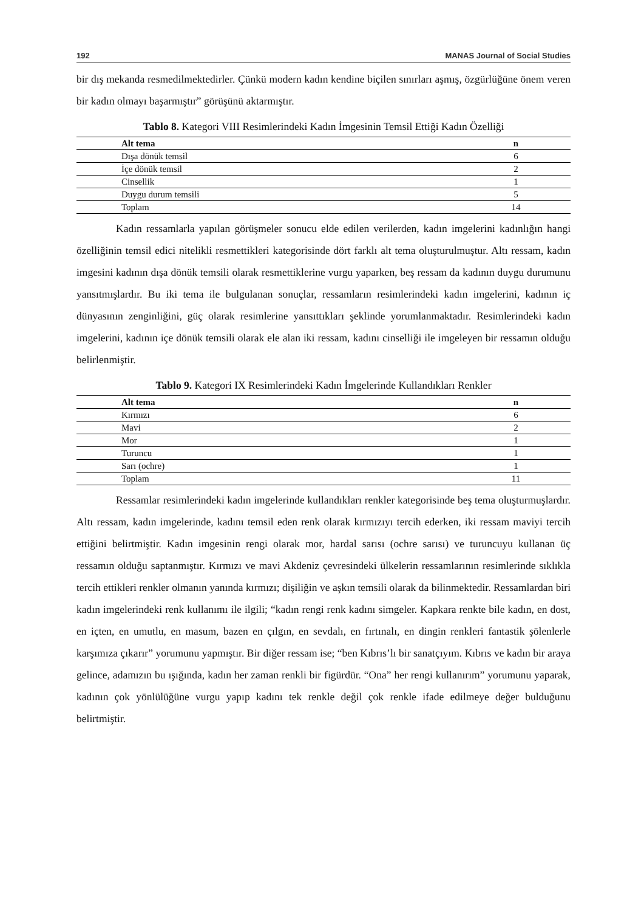192 MANAS Journal of Social Studies
bir dış mekanda resmedilmektedirler. Çünkü modern kadın kendine biçilen sınırları aşmış, özgürlüğüne önem veren bir kadın olmayı başarmıştır” görüşünü aktarmıştır.
Tablo 8. Kategori VIII Resimlerindeki Kadın İmgesinin Temsil Ettiği Kadın Özelliği
| Alt tema | n |
| --- | --- |
| Dışa dönük temsil | 6 |
| İçe dönük temsil | 2 |
| Cinsellik | 1 |
| Duygu durum temsili | 5 |
| Toplam | 14 |
Kadın ressamlarla yapılan görüşmeler sonucu elde edilen verilerden, kadın imgelerini kadınlığın hangi özelliğinin temsil edici nitelikli resmettikleri kategorisinde dört farklı alt tema oluşturulmuştur. Altı ressam, kadın imgesini kadının dışa dönük temsili olarak resmettiklerine vurgu yaparken, beş ressam da kadının duygu durumunu yansıtmışlardır. Bu iki tema ile bulgulanan sonuçlar, ressamların resimlerindeki kadın imgelerini, kadının iç dünyasının zenginliğini, güç olarak resimlerine yansıttıkları şeklinde yorumlanmaktadır. Resimlerindeki kadın imgelerini, kadının içe dönük temsili olarak ele alan iki ressam, kadını cinselliği ile imgeleyen bir ressamın olduğu belirlenmiştir.
Tablo 9. Kategori IX Resimlerindeki Kadın İmgelerinde Kullandıkları Renkler
| Alt tema | n |
| --- | --- |
| Kırmızı | 6 |
| Mavi | 2 |
| Mor | 1 |
| Turuncu | 1 |
| Sarı (ochre) | 1 |
| Toplam | 11 |
Ressamlar resimlerindeki kadın imgelerinde kullandıkları renkler kategorisinde beş tema oluşturmuşlardır. Altı ressam, kadın imgelerinde, kadını temsil eden renk olarak kırmızıyı tercih ederken, iki ressam maviyi tercih ettiğini belirtmiştir. Kadın imgesinin rengi olarak mor, hardal sarısı (ochre sarısı) ve turuncuyu kullanan üç ressamın olduğu saptanmıştır. Kırmızı ve mavi Akdeniz çevresindeki ülkelerin ressamlarının resimlerinde sıklıkla tercih ettikleri renkler olmanın yanında kırmızı; dişiliğin ve aşkın temsili olarak da bilinmektedir. Ressamlardan biri kadın imgelerindeki renk kullanımı ile ilgili; “kadın rengi renk kadını simgeler. Kapkara renkte bile kadın, en dost, en içten, en umutlu, en masum, bazen en çılgın, en sevdalı, en fırtınalı, en dingin renkleri fantastik şölenlerle karşımıza çıkarır” yorumunu yapmıştır. Bir diğer ressam ise; “ben Kıbrıs’lı bir sanatçıyım. Kıbrıs ve kadın bir araya gelince, adamızın bu ışığında, kadın her zaman renkli bir figürdür. “Ona” her rengi kullanırım” yorumunu yaparak, kadının çok yönlülüğüne vurgu yapıp kadını tek renkle değil çok renkle ifade edilmeye değer bulduğunu belirtmiştir.